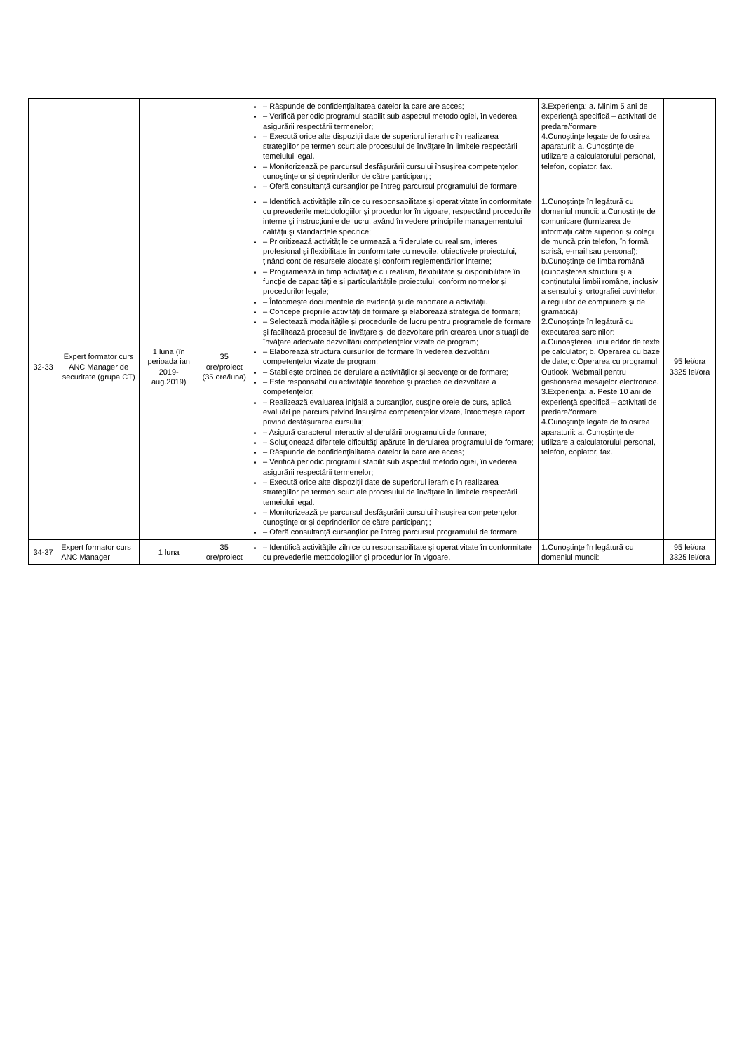| | | | | – Răspunde de confidenţialitatea datelor la care are acces; – Verifică periodic programul stabilit sub aspectul metodologiei, în vederea asigurării respectării termenelor; – Execută orice alte dispoziţii date de superiorul ierarhic în realizarea strategiilor pe termen scurt ale procesului de învăţare în limitele respectării temeiului legal. – Monitorizează pe parcursul desfăşurării cursului însuşirea competenţelor, cunoştinţelor şi deprinderilor de către participanţi; – Oferă consultanţă cursanţilor pe întreg parcursul programului de formare. | 3.Experienţa: a. Minim 5 ani de experienţă specifică – activitati de predare/formare 4.Cunoştinţe legate de folosirea aparaturii: a. Cunoştinţe de utilizare a calculatorului personal, telefon, copiator, fax. | |
| 32-33 | Expert formator curs ANC Manager de securitate (grupa CT) | 1 luna (în perioada ian 2019-aug.2019) | 35 ore/proiect (35 ore/luna) | – Identifică activităţile zilnice cu responsabilitate şi operativitate în conformitate cu prevederile metodologiilor şi procedurilor în vigoare, respectând procedurile interne şi instrucţiunile de lucru, având în vedere principiile managementului calităţii şi standardele specifice; – Prioritizează activităţile ce urmează a fi derulate cu realism, interes profesional şi flexibilitate în conformitate cu nevoile, obiectivele proiectului, ţinând cont de resursele alocate şi conform reglementărilor interne; – Programează în timp activităţile cu realism, flexibilitate şi disponibilitate în funcţie de capacităţile şi particularităţile proiectului, conform normelor şi procedurilor legale; – Întocmeşte documentele de evidenţă şi de raportare a activităţii. – Concepe propriile activităţi de formare şi elaborează strategia de formare; – Selectează modalităţile şi procedurile de lucru pentru programele de formare şi facilitează procesul de învăţare şi de dezvoltare prin crearea unor situaţii de învăţare adecvate dezvoltării competenţelor vizate de program; – Elaborează structura cursurilor de formare în vederea dezvoltării competenţelor vizate de program; – Stabileşte ordinea de derulare a activităţilor şi secvenţelor de formare; – Este responsabil cu activităţile teoretice şi practice de dezvoltare a competenţelor; – Realizează evaluarea iniţială a cursanţilor, susţine orele de curs, aplică evaluări pe parcurs privind însuşirea competenţelor vizate, întocmeşte raport privind desfăşurarea cursului; – Asigură caracterul interactiv al derulării programului de formare; – Soluţionează diferitele dificultăţi apărute în derularea programului de formare; – Răspunde de confidenţialitatea datelor la care are acces; – Verifică periodic programul stabilit sub aspectul metodologiei, în vederea asigurării respectării termenelor; – Execută orice alte dispoziţii date de superiorul ierarhic în realizarea strategiilor pe termen scurt ale procesului de învăţare în limitele respectării temeiului legal. – Monitorizează pe parcursul desfăşurării cursului însuşirea competenţelor, cunoştinţelor şi deprinderilor de către participanţi; – Oferă consultanţă cursanţilor pe întreg parcursul programului de formare. | 1.Cunoştinţe în legătură cu domeniul muncii: a.Cunoştinţe de comunicare (furnizarea de informaţii către superiori şi colegi de muncă prin telefon, în formă scrisă, e-mail sau personal); b.Cunoştinţe de limba română (cunoaşterea structurii şi a conţinutului limbii române, inclusiv a sensului şi ortografiei cuvintelor, a regulilor de compunere şi de gramatică); 2.Cunoştinţe în legătură cu executarea sarcinilor: a.Cunoaşterea unui editor de texte pe calculator; b. Operarea cu baze de date; c.Operarea cu programul Outlook, Webmail pentru gestionarea mesajelor electronice. 3.Experienţa: a. Peste 10 ani de experienţă specifică – activitati de predare/formare 4.Cunoştinţe legate de folosirea aparaturii: a. Cunoştinţe de utilizare a calculatorului personal, telefon, copiator, fax. | 95 lei/ora 3325 lei/ora |
| 34-37 | Expert formator curs ANC Manager | 1 luna | 35 ore/proiect | – Identifică activităţile zilnice cu responsabilitate şi operativitate în conformitate cu prevederile metodologiilor şi procedurilor în vigoare, | 1.Cunoştinţe în legătură cu domeniul muncii: | 95 lei/ora 3325 lei/ora |